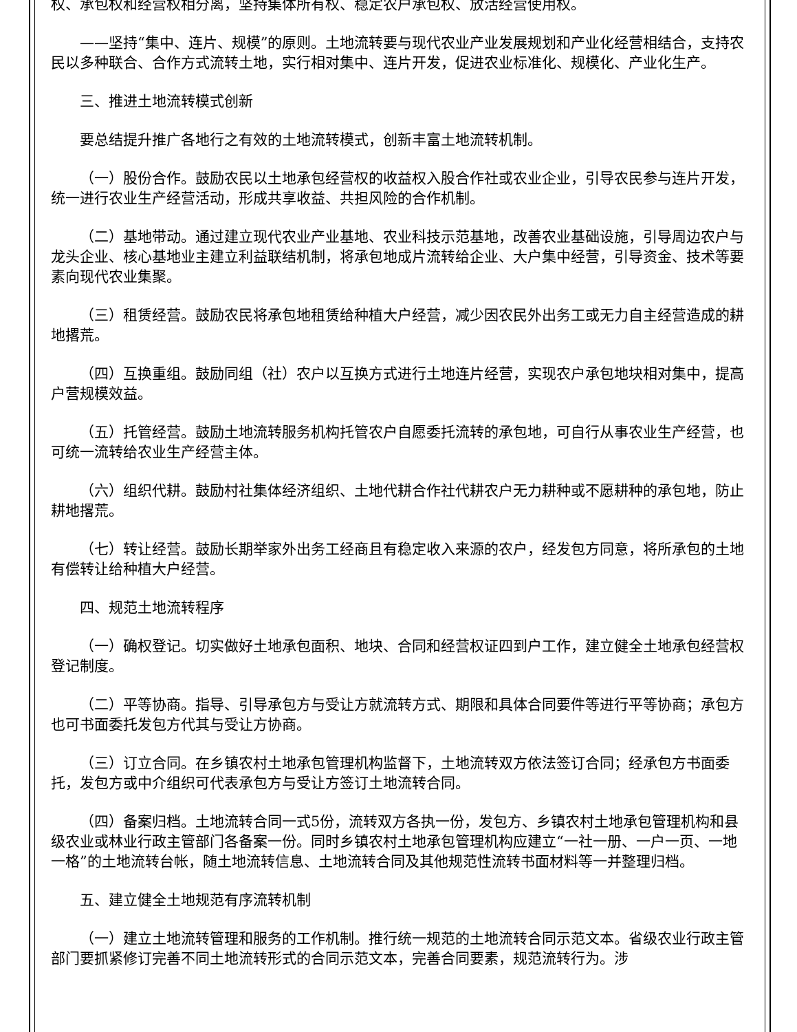权、承包权和经营权相分离，坚持集体所有权、稳定农户承包权、放活经营使用权。
——坚持“集中、连片、规模”的原则。土地流转要与现代农业产业发展规划和产业化经营相结合，支持农民以多种联合、合作方式流转土地，实行相对集中、连片开发，促进农业标准化、规模化、产业化生产。
三、推进土地流转模式创新
要总结提升推广各地行之有效的土地流转模式，创新丰富土地流转机制。
（一）股份合作。鼓励农民以土地承包经营权的收益权入股合作社或农业企业，引导农民参与连片开发，统一进行农业生产经营活动，形成共享收益、共担风险的合作机制。
（二）基地带动。通过建立现代农业产业基地、农业科技示范基地，改善农业基础设施，引导周边农户与龙头企业、核心基地业主建立利益联结机制，将承包地成片流转给企业、大户集中经营，引导资金、技术等要素向现代农业集聚。
（三）租赁经营。鼓励农民将承包地租赁给种植大户经营，减少因农民外出务工或无力自主经营造成的耕地撂荒。
（四）互换重组。鼓励同组（社）农户以互换方式进行土地连片经营，实现农户承包地块相对集中，提高户营规模效益。
（五）托管经营。鼓励土地流转服务机构托管农户自愿委托流转的承包地，可自行从事农业生产经营，也可统一流转给农业生产经营主体。
（六）组织代耕。鼓励村社集体经济组织、土地代耕合作社代耕农户无力耕种或不愿耕种的承包地，防止耕地撂荒。
（七）转让经营。鼓励长期举家外出务工经商且有稳定收入来源的农户，经发包方同意，将所承包的土地有偿转让给种植大户经营。
四、规范土地流转程序
（一）确权登记。切实做好土地承包面积、地块、合同和经营权证四到户工作，建立健全土地承包经营权登记制度。
（二）平等协商。指导、引导承包方与受让方就流转方式、期限和具体合同要件等进行平等协商；承包方也可书面委托发包方代其与受让方协商。
（三）订立合同。在乡镇农村土地承包管理机构监督下，土地流转双方依法签订合同；经承包方书面委托，发包方或中介组织可代表承包方与受让方签订土地流转合同。
（四）备案归档。土地流转合同一式5份，流转双方各执一份，发包方、乡镇农村土地承包管理机构和县级农业或林业行政主管部门各备案一份。同时乡镇农村土地承包管理机构应建立“一社一册、一户一页、一地一格”的土地流转台帐，随土地流转信息、土地流转合同及其他规范性流转书面材料等一并整理归档。
五、建立健全土地规范有序流转机制
（一）建立土地流转管理和服务的工作机制。推行统一规范的土地流转合同示范文本。省级农业行政主管部门要抓紧修订完善不同土地流转形式的合同示范文本，完善合同要素，规范流转行为。涉